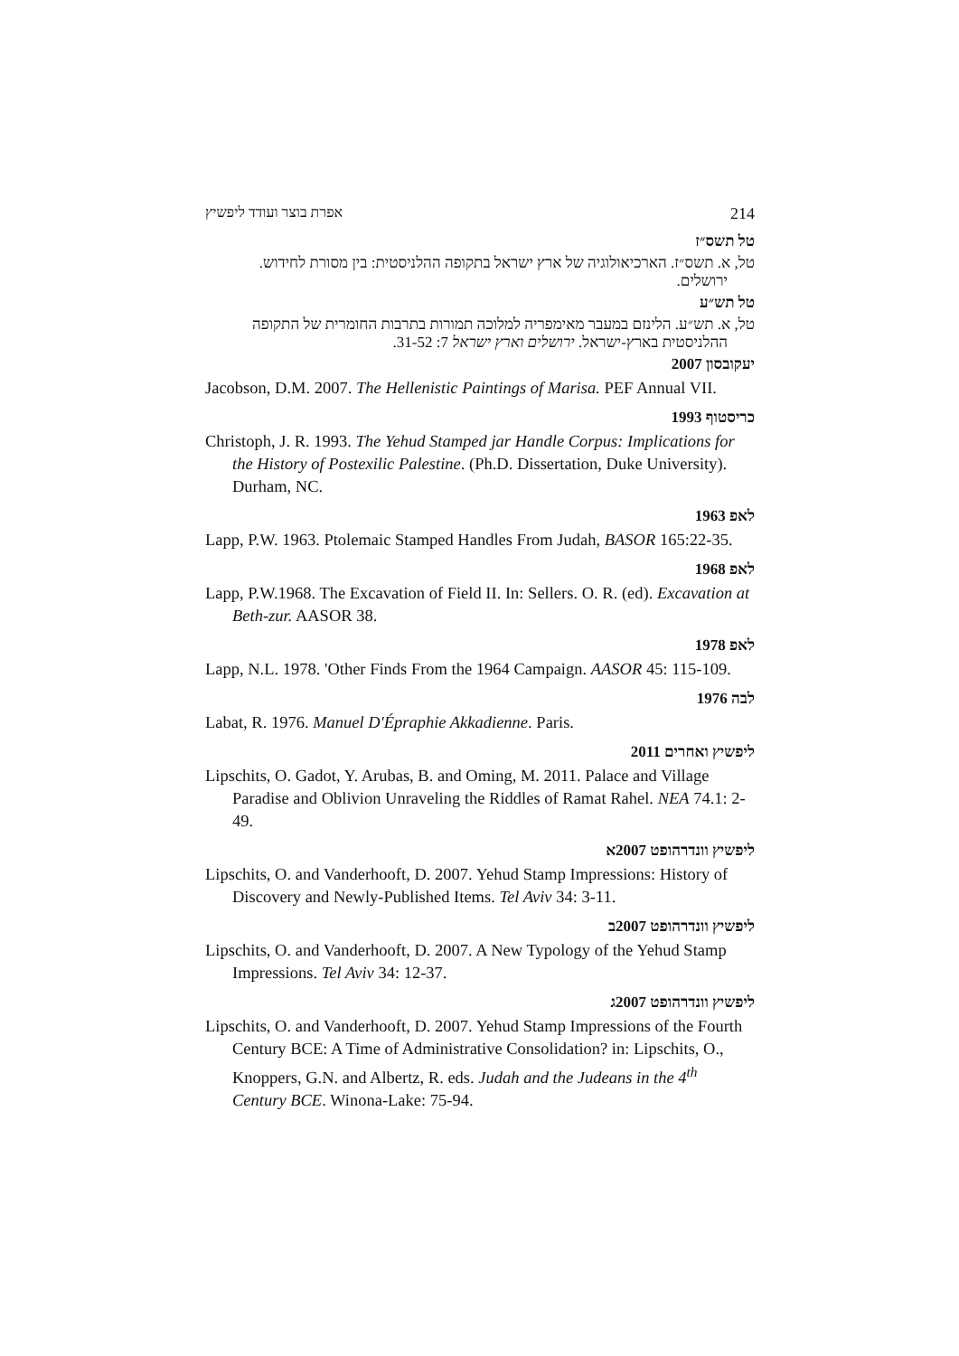אפרת בוצר ועודד ליפשיץ 214
טל תשס״ז
טל, א. תשס״ז. הארכיאולוגיה של ארץ ישראל בתקופה ההלניסטית: בין מסורת לחידוש.
ירושלים.
טל תש״ע
טל, א. תש״ע. הלינזם במעבר מאימפריה למלוכה תמורות בתרבות החומרית של התקופה
ההלניסטית בארץ-ישראל. ירושלים וארץ ישראל 7: 31-52.
יעקובסון 2007
Jacobson, D.M. 2007. The Hellenistic Paintings of Marisa. PEF Annual VII.
כריסטוף 1993
Christoph, J. R. 1993. The Yehud Stamped jar Handle Corpus: Implications for the History of Postexilic Palestine. (Ph.D. Dissertation, Duke University). Durham, NC.
לאפ 1963
Lapp, P.W. 1963. Ptolemaic Stamped Handles From Judah, BASOR 165:22-35.
לאפ 1968
Lapp, P.W.1968. The Excavation of Field II. In: Sellers. O. R. (ed). Excavation at Beth-zur. AASOR 38.
לאפ 1978
Lapp, N.L. 1978. 'Other Finds From the 1964 Campaign. AASOR 45: 115-109.
לבה 1976
Labat, R. 1976. Manuel D'Épraphie Akkadienne. Paris.
ליפשיץ ואחרים 2011
Lipschits, O. Gadot, Y. Arubas, B. and Oming, M. 2011. Palace and Village Paradise and Oblivion Unraveling the Riddles of Ramat Rahel. NEA 74.1: 2-49.
ליפשיץ וונדרהופט 2007א
Lipschits, O. and Vanderhooft, D. 2007. Yehud Stamp Impressions: History of Discovery and Newly-Published Items. Tel Aviv 34: 3-11.
ליפשיץ וונדרהופט 2007ב
Lipschits, O. and Vanderhooft, D. 2007. A New Typology of the Yehud Stamp Impressions. Tel Aviv 34: 12-37.
ליפשיץ וונדרהופט 2007ג
Lipschits, O. and Vanderhooft, D. 2007. Yehud Stamp Impressions of the Fourth Century BCE: A Time of Administrative Consolidation? in: Lipschits, O., Knoppers, G.N. and Albertz, R. eds. Judah and the Judeans in the 4<sup>th</sup> Century BCE. Winona-Lake: 75-94.